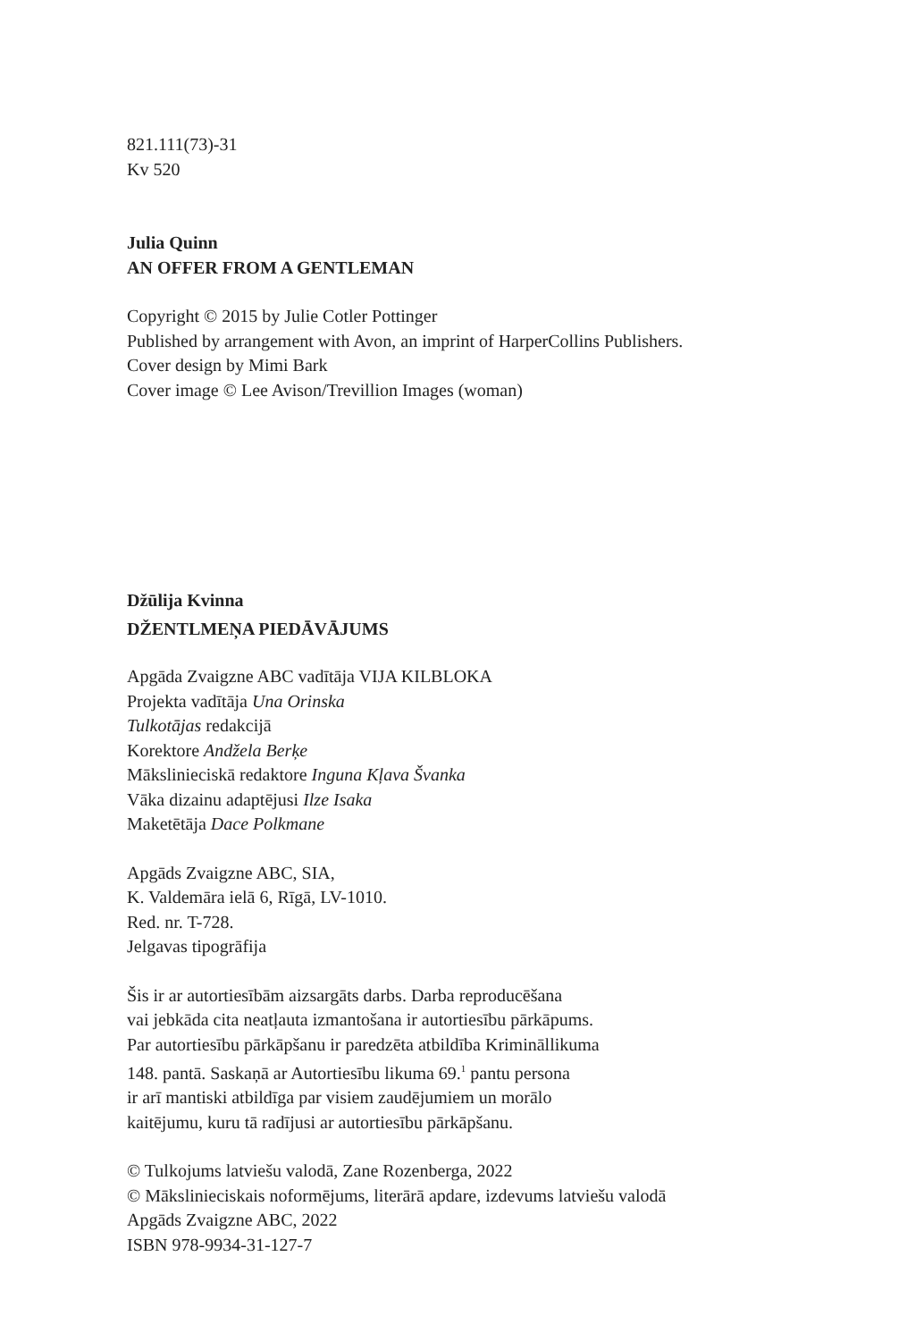821.111(73)-31
Kv 520
Julia Quinn
AN OFFER FROM A GENTLEMAN
Copyright © 2015 by Julie Cotler Pottinger
Published by arrangement with Avon, an imprint of HarperCollins Publishers.
Cover design by Mimi Bark
Cover image © Lee Avison/Trevillion Images (woman)
Džūlija Kvinna
DŽENTLMEŅA PIEDĀVĀJUMS
Apgāda Zvaigzne ABC vadītāja VIJA KILBLOKA
Projekta vadītāja Una Orinska
Tulkotājas redakcijā
Korektore Andžela Berķe
Mākslinieciskā redaktore Inguna Kļava Švanka
Vāka dizainu adaptējusi Ilze Isaka
Maketētāja Dace Polkmane
Apgāds Zvaigzne ABC, SIA,
K. Valdemāra ielā 6, Rīgā, LV-1010.
Red. nr. T-728.
Jelgavas tipogrāfija
Šis ir ar autortiesībām aizsargāts darbs. Darba reproducēšana
vai jebkāda cita neatļauta izmantošana ir autortiesību pārkāpums.
Par autortiesību pārkāpšanu ir paredzēta atbildība Krimināllikuma
148. pantā. Saskaņā ar Autortiesību likuma 69.<sup>1</sup> pantu persona
ir arī mantiski atbildīga par visiem zaudējumiem un morālo
kaitējumu, kuru tā radījusi ar autortiesību pārkāpšanu.
© Tulkojums latviešu valodā, Zane Rozenberga, 2022
© Mākslinieciskais noformējums, literārā apdare, izdevums latviešu valodā
Apgāds Zvaigzne ABC, 2022
ISBN 978-9934-31-127-7